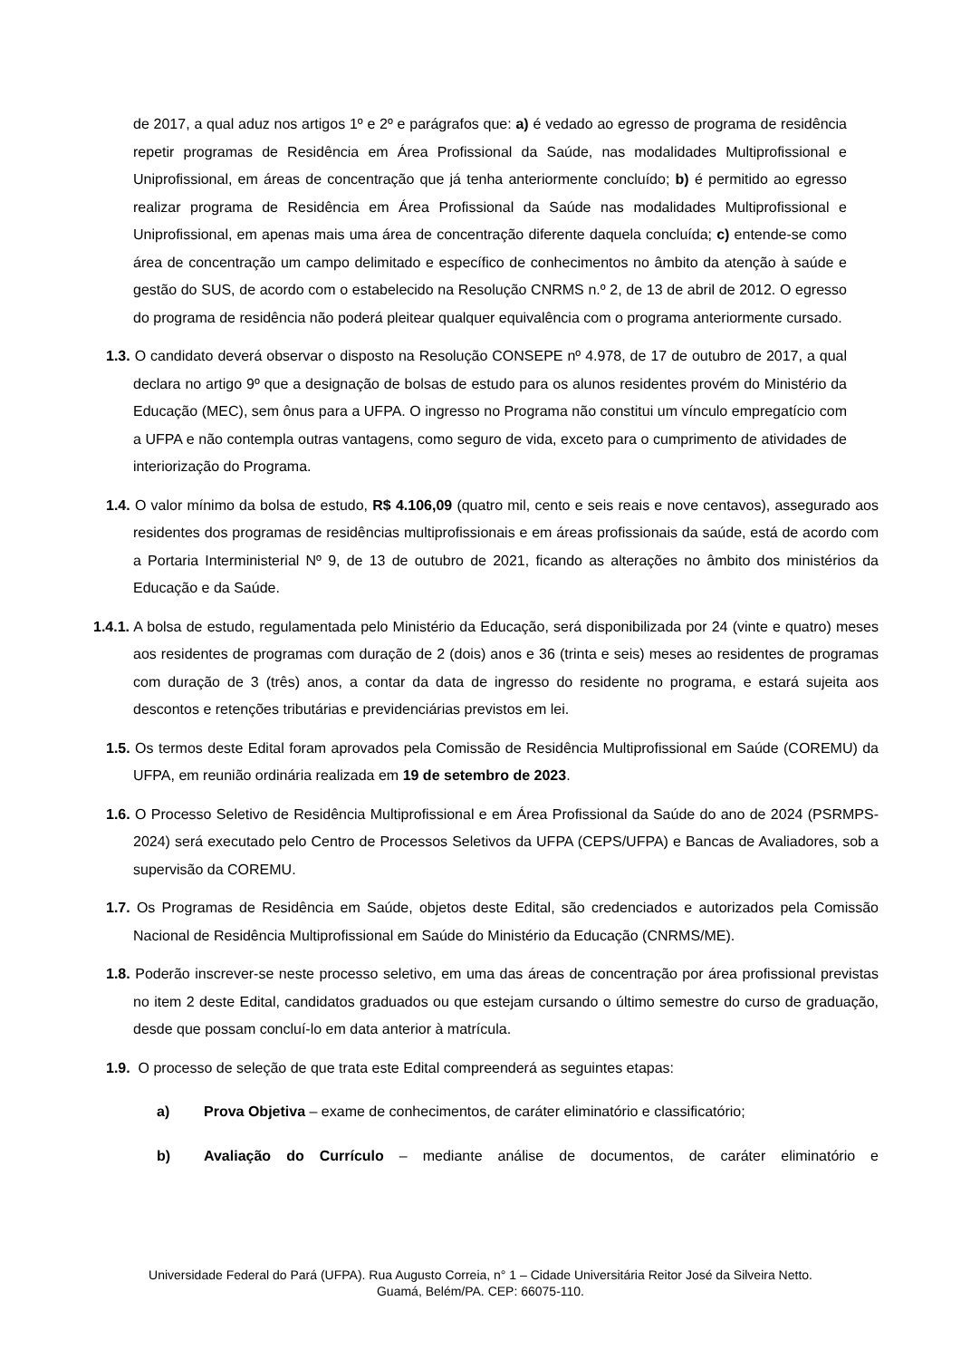de 2017, a qual aduz nos artigos 1º e 2º e parágrafos que: a) é vedado ao egresso de programa de residência repetir programas de Residência em Área Profissional da Saúde, nas modalidades Multiprofissional e Uniprofissional, em áreas de concentração que já tenha anteriormente concluído; b) é permitido ao egresso realizar programa de Residência em Área Profissional da Saúde nas modalidades Multiprofissional e Uniprofissional, em apenas mais uma área de concentração diferente daquela concluída; c) entende-se como área de concentração um campo delimitado e específico de conhecimentos no âmbito da atenção à saúde e gestão do SUS, de acordo com o estabelecido na Resolução CNRMS n.º 2, de 13 de abril de 2012. O egresso do programa de residência não poderá pleitear qualquer equivalência com o programa anteriormente cursado.
1.3. O candidato deverá observar o disposto na Resolução CONSEPE nº 4.978, de 17 de outubro de 2017, a qual declara no artigo 9º que a designação de bolsas de estudo para os alunos residentes provém do Ministério da Educação (MEC), sem ônus para a UFPA. O ingresso no Programa não constitui um vínculo empregatício com a UFPA e não contempla outras vantagens, como seguro de vida, exceto para o cumprimento de atividades de interiorização do Programa.
1.4. O valor mínimo da bolsa de estudo, R$ 4.106,09 (quatro mil, cento e seis reais e nove centavos), assegurado aos residentes dos programas de residências multiprofissionais e em áreas profissionais da saúde, está de acordo com a Portaria Interministerial Nº 9, de 13 de outubro de 2021, ficando as alterações no âmbito dos ministérios da Educação e da Saúde.
1.4.1. A bolsa de estudo, regulamentada pelo Ministério da Educação, será disponibilizada por 24 (vinte e quatro) meses aos residentes de programas com duração de 2 (dois) anos e 36 (trinta e seis) meses ao residentes de programas com duração de 3 (três) anos, a contar da data de ingresso do residente no programa, e estará sujeita aos descontos e retenções tributárias e previdenciárias previstos em lei.
1.5. Os termos deste Edital foram aprovados pela Comissão de Residência Multiprofissional em Saúde (COREMU) da UFPA, em reunião ordinária realizada em 19 de setembro de 2023.
1.6. O Processo Seletivo de Residência Multiprofissional e em Área Profissional da Saúde do ano de 2024 (PSRMPS-2024) será executado pelo Centro de Processos Seletivos da UFPA (CEPS/UFPA) e Bancas de Avaliadores, sob a supervisão da COREMU.
1.7. Os Programas de Residência em Saúde, objetos deste Edital, são credenciados e autorizados pela Comissão Nacional de Residência Multiprofissional em Saúde do Ministério da Educação (CNRMS/ME).
1.8. Poderão inscrever-se neste processo seletivo, em uma das áreas de concentração por área profissional previstas no item 2 deste Edital, candidatos graduados ou que estejam cursando o último semestre do curso de graduação, desde que possam concluí-lo em data anterior à matrícula.
1.9. O processo de seleção de que trata este Edital compreenderá as seguintes etapas:
a) Prova Objetiva – exame de conhecimentos, de caráter eliminatório e classificatório;
b) Avaliação do Currículo – mediante análise de documentos, de caráter eliminatório e
Universidade Federal do Pará (UFPA). Rua Augusto Correia, n° 1 – Cidade Universitária Reitor José da Silveira Netto.
Guamá, Belém/PA. CEP: 66075-110.